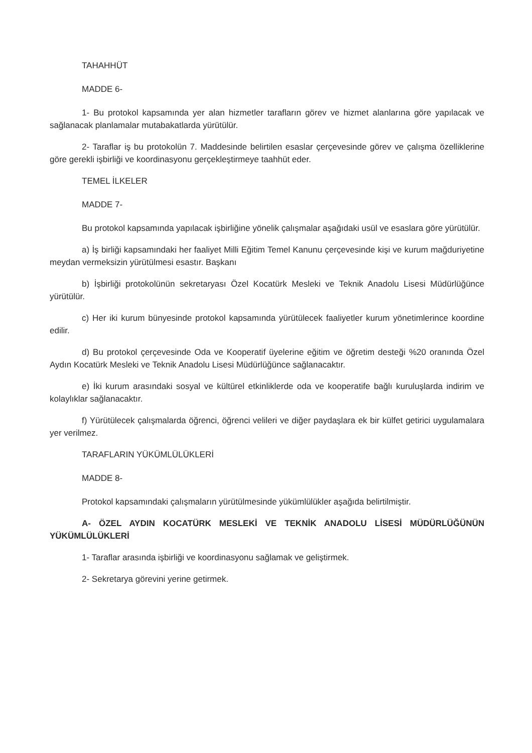TAHAHHÜT
MADDE 6-
1- Bu protokol kapsamında yer alan hizmetler tarafların görev ve hizmet alanlarına göre yapılacak ve sağlanacak planlamalar mutabakatlarda yürütülür.
2- Taraflar iş bu protokolün 7. Maddesinde belirtilen esaslar çerçevesinde görev ve çalışma özelliklerine göre gerekli işbirliği ve koordinasyonu gerçekleştirmeye taahhüt eder.
TEMEL İLKELER
MADDE 7-
Bu protokol kapsamında yapılacak işbirliğine yönelik çalışmalar aşağıdaki usül ve esaslara göre yürütülür.
a) İş birliği kapsamındaki her faaliyet Milli Eğitim Temel Kanunu çerçevesinde kişi ve kurum mağduriyetine meydan vermeksizin yürütülmesi esastır. Başkanı
b) İşbirliği protokolünün sekretaryası Özel Kocatürk Mesleki ve Teknik Anadolu Lisesi Müdürlüğünce yürütülür.
c) Her iki kurum bünyesinde protokol kapsamında yürütülecek faaliyetler kurum yönetimlerince koordine edilir.
d) Bu protokol çerçevesinde Oda ve Kooperatif üyelerine eğitim ve öğretim desteği %20 oranında Özel Aydın Kocatürk Mesleki ve Teknik Anadolu Lisesi Müdürlüğünce sağlanacaktır.
e) İki kurum arasındaki sosyal ve kültürel etkinliklerde oda ve kooperatife bağlı kuruluşlarda indirim ve kolaylıklar sağlanacaktır.
f) Yürütülecek çalışmalarda öğrenci, öğrenci velileri ve diğer paydaşlara ek bir külfet getirici uygulamalara yer verilmez.
TARAFLARIN YÜKÜMLÜLÜKLERİ
MADDE 8-
Protokol kapsamındaki çalışmaların yürütülmesinde yükümlülükler aşağıda belirtilmiştir.
A- ÖZEL AYDIN KOCATÜRK MESLEKİ VE TEKNİK ANADOLU LİSESİ MÜDÜRLÜĞÜNÜN YÜKÜMLÜLÜKLERİ
1- Taraflar arasında işbirliği ve koordinasyonu sağlamak ve geliştirmek.
2- Sekretarya görevini yerine getirmek.